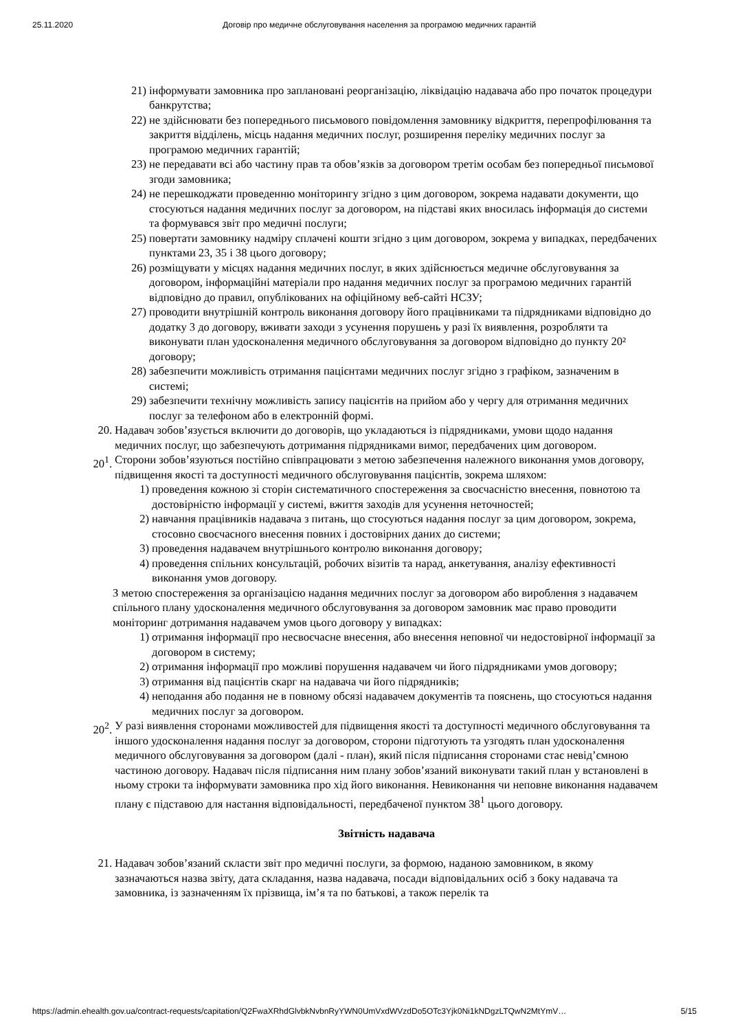25.11.2020 Договір про медичне обслуговування населення за програмою медичних гарантій
21) інформувати замовника про заплановані реорганізацію, ліквідацію надавача або про початок процедури банкрутства;
22) не здійснювати без попереднього письмового повідомлення замовнику відкриття, перепрофілювання та закриття відділень, місць надання медичних послуг, розширення переліку медичних послуг за програмою медичних гарантій;
23) не передавати всі або частину прав та обов’язків за договором третім особам без попередньої письмової згоди замовника;
24) не перешкоджати проведенню моніторингу згідно з цим договором, зокрема надавати документи, що стосуються надання медичних послуг за договором, на підставі яких вносилась інформація до системи та формувався звіт про медичні послуги;
25) повертати замовнику надміру сплачені кошти згідно з цим договором, зокрема у випадках, передбачених пунктами 23, 35 і 38 цього договору;
26) розміщувати у місцях надання медичних послуг, в яких здійснюється медичне обслуговування за договором, інформаційні матеріали про надання медичних послуг за програмою медичних гарантій відповідно до правил, опублікованих на офіційному веб-сайті НСЗУ;
27) проводити внутрішній контроль виконання договору його працівниками та підрядниками відповідно до додатку 3 до договору, вживати заходи з усунення порушень у разі їх виявлення, розробляти та виконувати план удосконалення медичного обслуговування за договором відповідно до пункту 20² договору;
28) забезпечити можливість отримання пацієнтами медичних послуг згідно з графіком, зазначеним в системі;
29) забезпечити технічну можливість запису пацієнтів на прийом або у чергу для отримання медичних послуг за телефоном або в електронній формі.
20. Надавач зобов’язується включити до договорів, що укладаються із підрядниками, умови щодо надання медичних послуг, що забезпечують дотримання підрядниками вимог, передбачених цим договором.
20<sup>1</sup>. Сторони зобов’язуються постійно співпрацювати з метою забезпечення належного виконання умов договору, підвищення якості та доступності медичного обслуговування пацієнтів, зокрема шляхом:
1) проведення кожною зі сторін систематичного спостереження за своєчасністю внесення, повнотою та достовірністю інформації у системі, вжиття заходів для усунення неточностей;
2) навчання працівників надавача з питань, що стосуються надання послуг за цим договором, зокрема, стосовно своєчасного внесення повних і достовірних даних до системи;
3) проведення надавачем внутрішнього контролю виконання договору;
4) проведення спільних консультацій, робочих візитів та нарад, анкетування, аналізу ефективності виконання умов договору.
З метою спостереження за організацією надання медичних послуг за договором або вироблення з надавачем спільного плану удосконалення медичного обслуговування за договором замовник має право проводити моніторинг дотримання надавачем умов цього договору у випадках:
1) отримання інформації про несвоєчасне внесення, або внесення неповної чи недостовірної інформації за договором в систему;
2) отримання інформації про можливі порушення надавачем чи його підрядниками умов договору;
3) отримання від пацієнтів скарг на надавача чи його підрядників;
4) неподання або подання не в повному обсязі надавачем документів та пояснень, що стосуються надання медичних послуг за договором.
20<sup>2</sup>. У разі виявлення сторонами можливостей для підвищення якості та доступності медичного обслуговування та іншого удосконалення надання послуг за договором, сторони підготують та узгодять план удосконалення медичного обслуговування за договором (далі - план), який після підписання сторонами стає невід’ємною частиною договору. Надавач після підписання ним плану зобов’язаний виконувати такий план у встановлені в ньому строки та інформувати замовника про хід його виконання. Невиконання чи неповне виконання надавачем плану є підставою для настання відповідальності, передбаченої пунктом 38<sup>1</sup> цього договору.
Звітність надавача
21. Надавач зобов’язаний скласти звіт про медичні послуги, за формою, наданою замовником, в якому зазначаються назва звіту, дата складання, назва надавача, посади відповідальних осіб з боку надавача та замовника, із зазначенням їх прізвища, ім’я та по батькові, а також перелік та
https://admin.ehealth.gov.ua/contract-requests/capitation/Q2FwaXRhdGlvbkNvbnRyYWN0UmVxdWVzdDo5OTc3Yjk0Ni1kNDgzLTQwN2MtYmV… 5/15